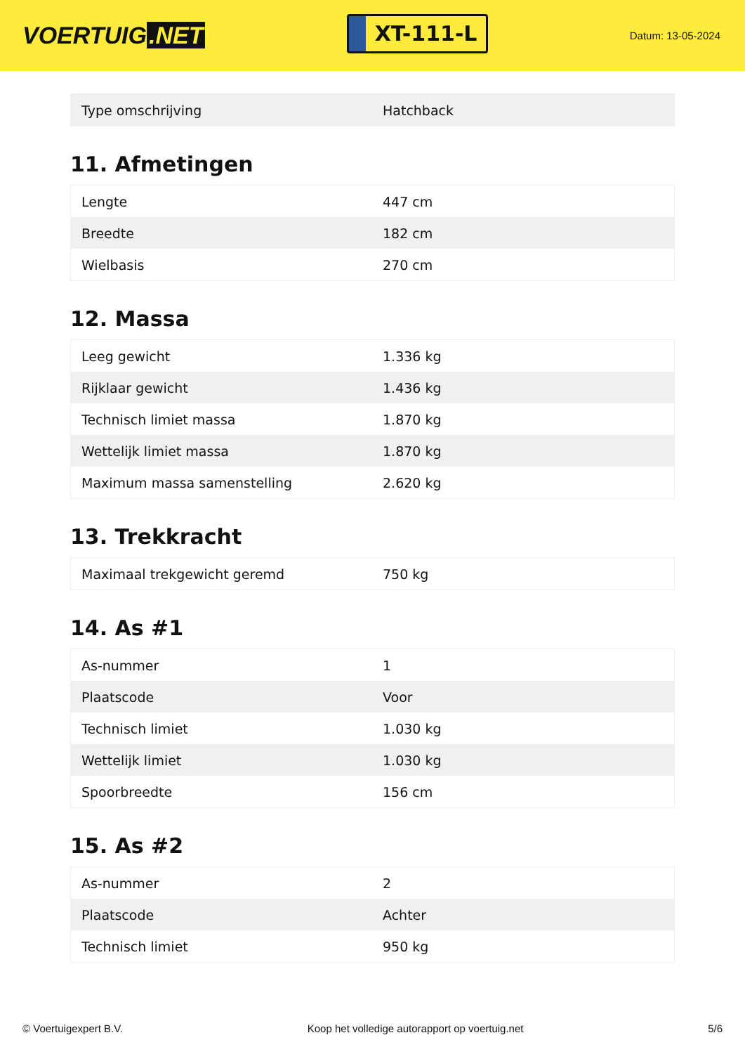VOERTUIG.NET
XT-111-L
Datum: 13-05-2024
| Type omschrijving | Hatchback |
11. Afmetingen
| Lengte | 447 cm |
| Breedte | 182 cm |
| Wielbasis | 270 cm |
12. Massa
| Leeg gewicht | 1.336 kg |
| Rijklaar gewicht | 1.436 kg |
| Technisch limiet massa | 1.870 kg |
| Wettelijk limiet massa | 1.870 kg |
| Maximum massa samenstelling | 2.620 kg |
13. Trekkracht
| Maximaal trekgewicht geremd | 750 kg |
14. As #1
| As-nummer | 1 |
| Plaatscode | Voor |
| Technisch limiet | 1.030 kg |
| Wettelijk limiet | 1.030 kg |
| Spoorbreedte | 156 cm |
15. As #2
| As-nummer | 2 |
| Plaatscode | Achter |
| Technisch limiet | 950 kg |
© Voertuigexpert B.V. Koop het volledige autorapport op voertuig.net 5/6